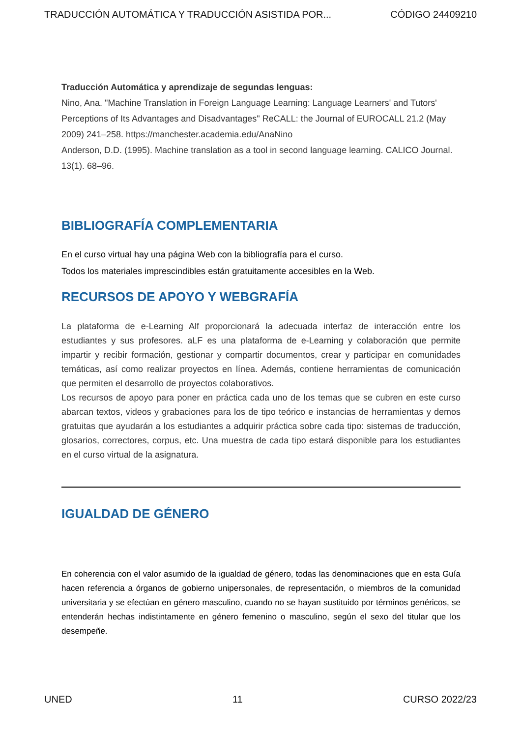TRADUCCIÓN AUTOMÁTICA Y TRADUCCIÓN ASISTIDA POR... CÓDIGO 24409210
Traducción Automática y aprendizaje de segundas lenguas:
Nino, Ana. "Machine Translation in Foreign Language Learning: Language Learners' and Tutors' Perceptions of Its Advantages and Disadvantages" ReCALL: the Journal of EUROCALL 21.2 (May 2009) 241–258. https://manchester.academia.edu/AnaNino
Anderson, D.D. (1995). Machine translation as a tool in second language learning. CALICO Journal. 13(1). 68–96.
BIBLIOGRAFÍA COMPLEMENTARIA
En el curso virtual hay una página Web con la bibliografía para el curso.
Todos los materiales imprescindibles están gratuitamente accesibles en la Web.
RECURSOS DE APOYO Y WEBGRAFÍA
La plataforma de e-Learning Alf proporcionará la adecuada interfaz de interacción entre los estudiantes y sus profesores. aLF es una plataforma de e-Learning y colaboración que permite impartir y recibir formación, gestionar y compartir documentos, crear y participar en comunidades temáticas, así como realizar proyectos en línea. Además, contiene herramientas de comunicación que permiten el desarrollo de proyectos colaborativos.
Los recursos de apoyo para poner en práctica cada uno de los temas que se cubren en este curso abarcan textos, videos y grabaciones para los de tipo teórico e instancias de herramientas y demos gratuitas que ayudarán a los estudiantes a adquirir práctica sobre cada tipo: sistemas de traducción, glosarios, correctores, corpus, etc. Una muestra de cada tipo estará disponible para los estudiantes en el curso virtual de la asignatura.
IGUALDAD DE GÉNERO
En coherencia con el valor asumido de la igualdad de género, todas las denominaciones que en esta Guía hacen referencia a órganos de gobierno unipersonales, de representación, o miembros de la comunidad universitaria y se efectúan en género masculino, cuando no se hayan sustituido por términos genéricos, se entenderán hechas indistintamente en género femenino o masculino, según el sexo del titular que los desempeñe.
UNED 11 CURSO 2022/23